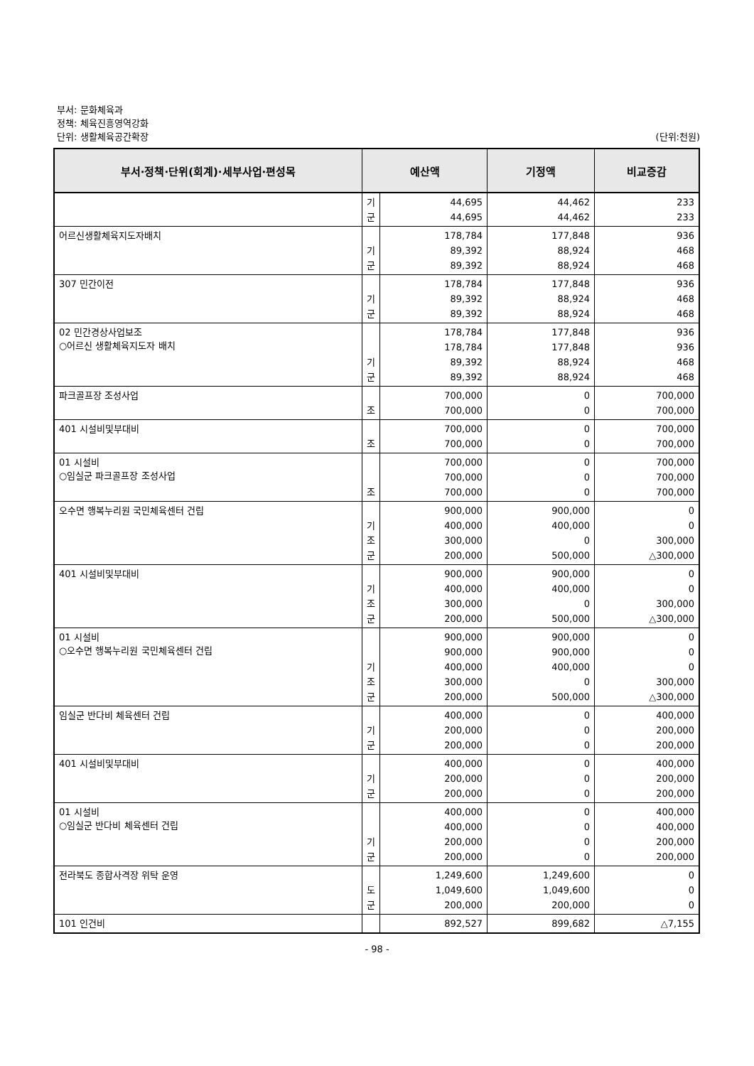부서: 문화체육과
정책: 체육진흥영역강화
단위: 생활체육공간확장
(단위:천원)
| 부서·정책·단위(회계)·세부사업·편성목 | 예산액 | | 기정액 | 비교증감 |
| --- | --- | --- | --- | --- |
| | 기 군 | 44,695 44,695 | 44,462 44,462 | 233 233 |
| 어르신생활체육지도자배치 | 기 군 | 178,784 89,392 89,392 | 177,848 88,924 88,924 | 936 468 468 |
| 307 민간이전 | 기 군 | 178,784 89,392 89,392 | 177,848 88,924 88,924 | 936 468 468 |
| 02 민간경상사업보조 ○어르신 생활체육지도자 배치 | 기 군 | 178,784 178,784 89,392 89,392 | 177,848 177,848 88,924 88,924 | 936 936 468 468 |
| 파크골프장 조성사업 | 조 | 700,000 700,000 | 0 0 | 700,000 700,000 |
| 401 시설비및부대비 | 조 | 700,000 700,000 | 0 0 | 700,000 700,000 |
| 01 시설비 ○임실군 파크골프장 조성사업 | 조 | 700,000 700,000 700,000 | 0 0 0 | 700,000 700,000 700,000 |
| 오수면 행복누리원 국민체육센터 건립 | 기 조 군 | 900,000 400,000 300,000 200,000 | 900,000 400,000 0 500,000 | 0 0 300,000 △300,000 |
| 401 시설비및부대비 | 기 조 군 | 900,000 400,000 300,000 200,000 | 900,000 400,000 0 500,000 | 0 0 300,000 △300,000 |
| 01 시설비 ○오수면 행복누리원 국민체육센터 건립 | 기 조 군 | 900,000 900,000 400,000 300,000 200,000 | 900,000 900,000 400,000 0 500,000 | 0 0 0 300,000 △300,000 |
| 임실군 반다비 체육센터 건립 | 기 군 | 400,000 200,000 200,000 | 0 0 0 | 400,000 200,000 200,000 |
| 401 시설비및부대비 | 기 군 | 400,000 200,000 200,000 | 0 0 0 | 400,000 200,000 200,000 |
| 01 시설비 ○임실군 반다비 체육센터 건립 | 기 군 | 400,000 400,000 200,000 200,000 | 0 0 0 0 | 400,000 400,000 200,000 200,000 |
| 전라북도 종합사격장 위탁 운영 | 도 군 | 1,249,600 1,049,600 200,000 | 1,249,600 1,049,600 200,000 | 0 0 0 |
| 101 인건비 | | 892,527 | 899,682 | △7,155 |
- 98 -